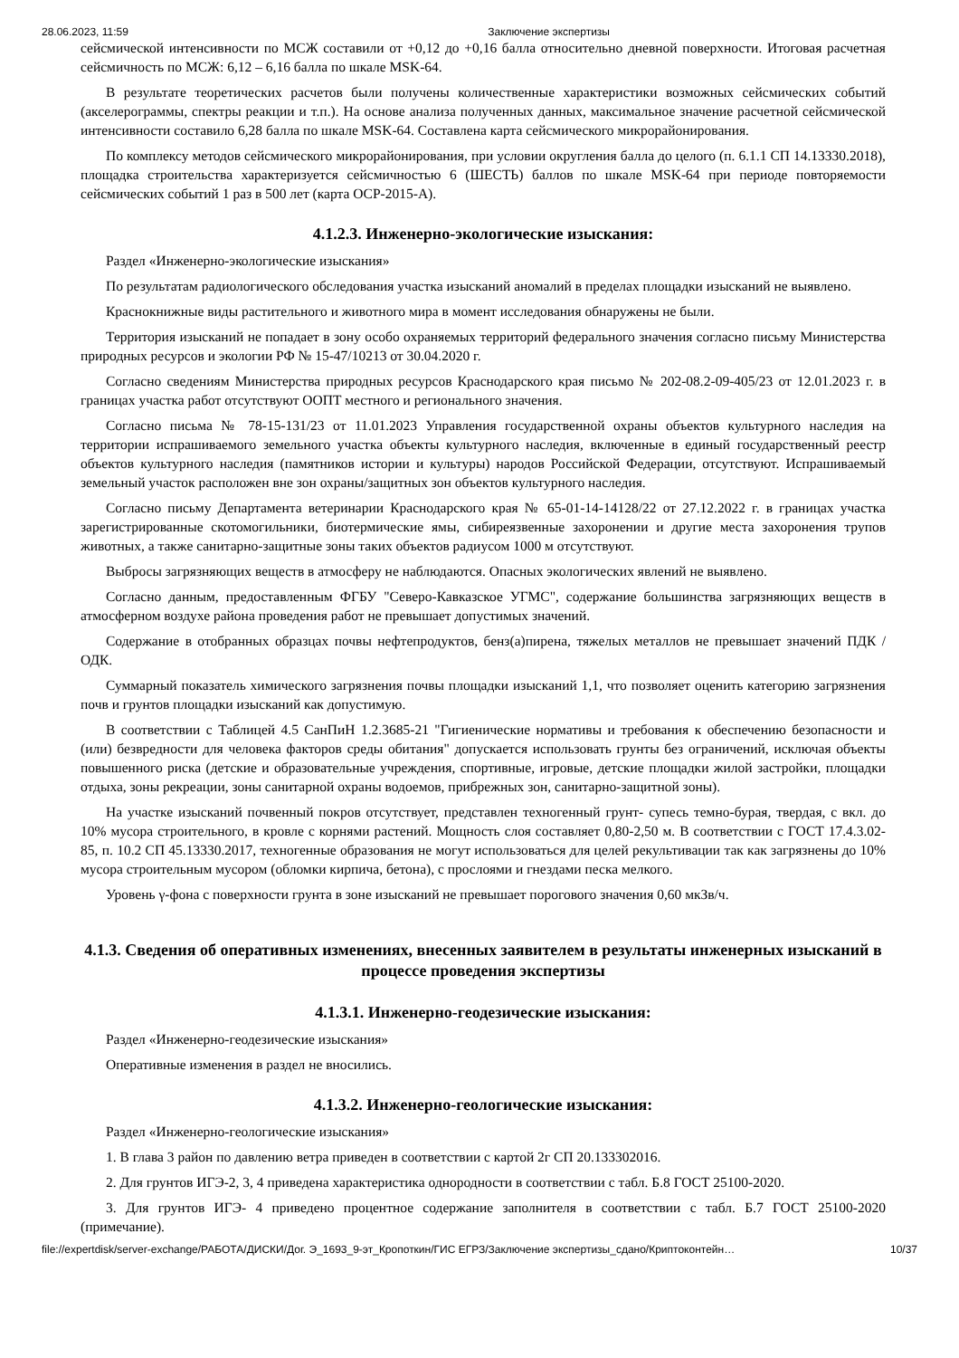28.06.2023, 11:59 Заключение экспертизы
сейсмической интенсивности по МСЖ составили от +0,12 до +0,16 балла относительно дневной поверхности. Итоговая расчетная сейсмичность по МСЖ: 6,12 – 6,16 балла по шкале MSK-64.
В результате теоретических расчетов были получены количественные характеристики возможных сейсмических событий (акселерограммы, спектры реакции и т.п.). На основе анализа полученных данных, максимальное значение расчетной сейсмической интенсивности составило 6,28 балла по шкале MSK-64. Составлена карта сейсмического микрорайонирования.
По комплексу методов сейсмического микрорайонирования, при условии округления балла до целого (п. 6.1.1 СП 14.13330.2018), площадка строительства характеризуется сейсмичностью 6 (ШЕСТЬ) баллов по шкале MSK-64 при периоде повторяемости сейсмических событий 1 раз в 500 лет (карта ОСР-2015-А).
4.1.2.3. Инженерно-экологические изыскания:
Раздел «Инженерно-экологические изыскания»
По результатам радиологического обследования участка изысканий аномалий в пределах площадки изысканий не выявлено.
Краснокнижные виды растительного и животного мира в момент исследования обнаружены не были.
Территория изысканий не попадает в зону особо охраняемых территорий федерального значения согласно письму Министерства природных ресурсов и экологии РФ № 15-47/10213 от 30.04.2020 г.
Согласно сведениям Министерства природных ресурсов Краснодарского края письмо № 202-08.2-09-405/23 от 12.01.2023 г. в границах участка работ отсутствуют ООПТ местного и регионального значения.
Согласно письма № 78-15-131/23 от 11.01.2023 Управления государственной охраны объектов культурного наследия на территории испрашиваемого земельного участка объекты культурного наследия, включенные в единый государственный реестр объектов культурного наследия (памятников истории и культуры) народов Российской Федерации, отсутствуют. Испрашиваемый земельный участок расположен вне зон охраны/защитных зон объектов культурного наследия.
Согласно письму Департамента ветеринарии Краснодарского края № 65-01-14-14128/22 от 27.12.2022 г. в границах участка зарегистрированные скотомогильники, биотермические ямы, сибиреязвенные захоронении и другие места захоронения трупов животных, а также санитарно-защитные зоны таких объектов радиусом 1000 м отсутствуют.
Выбросы загрязняющих веществ в атмосферу не наблюдаются. Опасных экологических явлений не выявлено.
Согласно данным, предоставленным ФГБУ "Северо-Кавказское УГМС", содержание большинства загрязняющих веществ в атмосферном воздухе района проведения работ не превышает допустимых значений.
Содержание в отобранных образцах почвы нефтепродуктов, бенз(а)пирена, тяжелых металлов не превышает значений ПДК / ОДК.
Суммарный показатель химического загрязнения почвы площадки изысканий 1,1, что позволяет оценить категорию загрязнения почв и грунтов площадки изысканий как допустимую.
В соответствии с Таблицей 4.5 СанПиН 1.2.3685-21 "Гигиенические нормативы и требования к обеспечению безопасности и (или) безвредности для человека факторов среды обитания" допускается использовать грунты без ограничений, исключая объекты повышенного риска (детские и образовательные учреждения, спортивные, игровые, детские площадки жилой застройки, площадки отдыха, зоны рекреации, зоны санитарной охраны водоемов, прибрежных зон, санитарно-защитной зоны).
На участке изысканий почвенный покров отсутствует, представлен техногенный грунт- супесь темно-бурая, твердая, с вкл. до 10% мусора строительного, в кровле с корнями растений. Мощность слоя составляет 0,80-2,50 м. В соответствии с ГОСТ 17.4.3.02-85, п. 10.2 СП 45.13330.2017, техногенные образования не могут использоваться для целей рекультивации так как загрязнены до 10% мусора строительным мусором (обломки кирпича, бетона), с прослоями и гнездами песка мелкого.
Уровень γ-фона с поверхности грунта в зоне изысканий не превышает порогового значения 0,60 мкЗв/ч.
4.1.3. Сведения об оперативных изменениях, внесенных заявителем в результаты инженерных изысканий в процессе проведения экспертизы
4.1.3.1. Инженерно-геодезические изыскания:
Раздел «Инженерно-геодезические изыскания»
Оперативные изменения в раздел не вносились.
4.1.3.2. Инженерно-геологические изыскания:
Раздел «Инженерно-геологические изыскания»
1. В глава 3 район по давлению ветра приведен в соответствии с картой 2г СП 20.133302016.
2. Для грунтов ИГЭ-2, 3, 4 приведена характеристика однородности в соответствии с табл. Б.8 ГОСТ 25100-2020.
3. Для грунтов ИГЭ- 4 приведено процентное содержание заполнителя в соответствии с табл. Б.7 ГОСТ 25100-2020 (примечание).
file://expertdisk/server-exchange/РАБОТА/ДИСКИ/Дог. Э_1693_9-эт_Кропоткин/ГИС ЕГРЗ/Заключение экспертизы_сдано/Криптоконтейн… 10/37